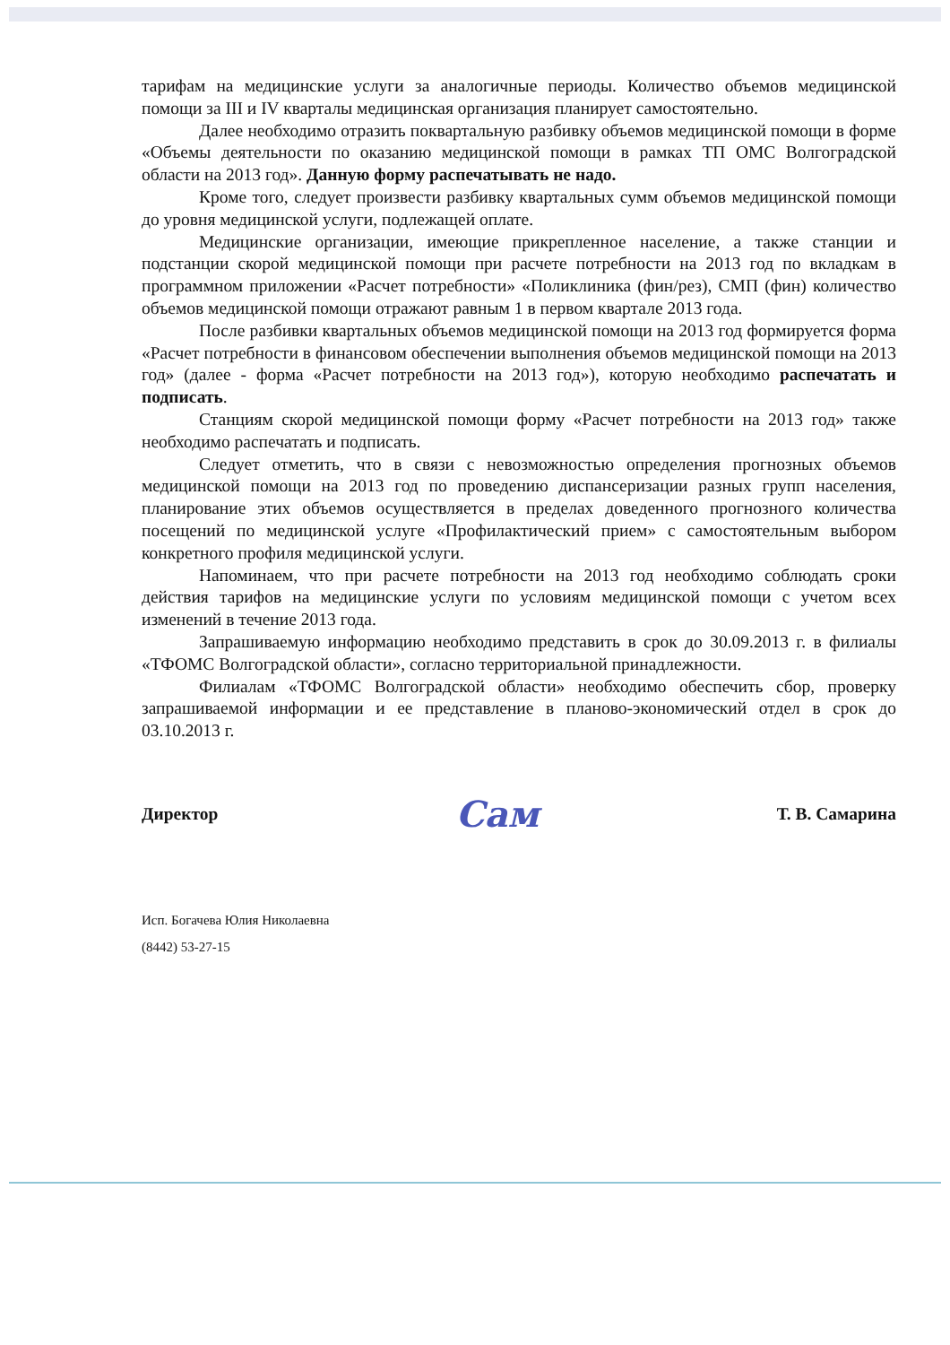тарифам на медицинские услуги за аналогичные периоды. Количество объемов медицинской помощи за III и IV кварталы медицинская организация планирует самостоятельно.
Далее необходимо отразить поквартальную разбивку объемов медицинской помощи в форме «Объемы деятельности по оказанию медицинской помощи в рамках ТП ОМС Волгоградской области на 2013 год». Данную форму распечатывать не надо.
Кроме того, следует произвести разбивку квартальных сумм объемов медицинской помощи до уровня медицинской услуги, подлежащей оплате.
Медицинские организации, имеющие прикрепленное население, а также станции и подстанции скорой медицинской помощи при расчете потребности на 2013 год по вкладкам в программном приложении «Расчет потребности» «Поликлиника (фин/рез), СМП (фин) количество объемов медицинской помощи отражают равным 1 в первом квартале 2013 года.
После разбивки квартальных объемов медицинской помощи на 2013 год формируется форма «Расчет потребности в финансовом обеспечении выполнения объемов медицинской помощи на 2013 год» (далее - форма «Расчет потребности на 2013 год»), которую необходимо распечатать и подписать.
Станциям скорой медицинской помощи форму «Расчет потребности на 2013 год» также необходимо распечатать и подписать.
Следует отметить, что в связи с невозможностью определения прогнозных объемов медицинской помощи на 2013 год по проведению диспансеризации разных групп населения, планирование этих объемов осуществляется в пределах доведенного прогнозного количества посещений по медицинской услуге «Профилактический прием» с самостоятельным выбором конкретного профиля медицинской услуги.
Напоминаем, что при расчете потребности на 2013 год необходимо соблюдать сроки действия тарифов на медицинские услуги по условиям медицинской помощи с учетом всех изменений в течение 2013 года.
Запрашиваемую информацию необходимо представить в срок до 30.09.2013 г. в филиалы «ТФОМС Волгоградской области», согласно территориальной принадлежности.
Филиалам «ТФОМС Волгоградской области» необходимо обеспечить сбор, проверку запрашиваемой информации и ее представление в планово-экономический отдел в срок до 03.10.2013 г.
Директор Сам Т. В. Самарина
Исп. Богачева Юлия Николаевна
(8442) 53-27-15